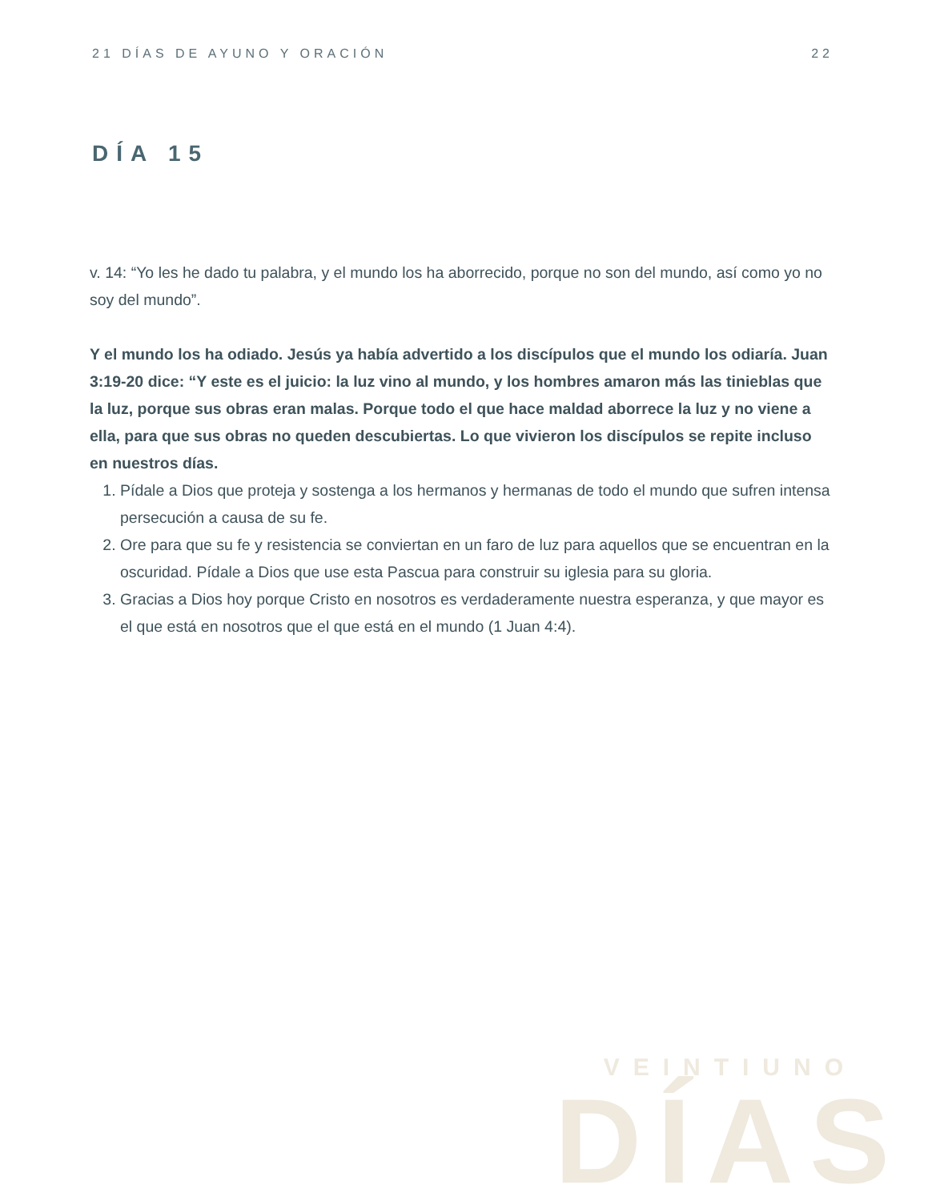21 DÍAS DE AYUNO Y ORACIÓN 22
DÍA 15
v. 14: “Yo les he dado tu palabra, y el mundo los ha aborrecido, porque no son del mundo, así como yo no soy del mundo”.
Y el mundo los ha odiado. Jesús ya había advertido a los discípulos que el mundo los odiaría. Juan 3:19-20 dice: “Y este es el juicio: la luz vino al mundo, y los hombres amaron más las tinieblas que la luz, porque sus obras eran malas. Porque todo el que hace maldad aborrece la luz y no viene a ella, para que sus obras no queden descubiertas. Lo que vivieron los discípulos se repite incluso en nuestros días.
1. Pídale a Dios que proteja y sostenga a los hermanos y hermanas de todo el mundo que sufren intensa persecución a causa de su fe.
2. Ore para que su fe y resistencia se conviertan en un faro de luz para aquellos que se encuentran en la oscuridad. Pídale a Dios que use esta Pascua para construir su iglesia para su gloria.
3. Gracias a Dios hoy porque Cristo en nosotros es verdaderamente nuestra esperanza, y que mayor es el que está en nosotros que el que está en el mundo (1 Juan 4:4).
VEINTIUNO
DÍAS